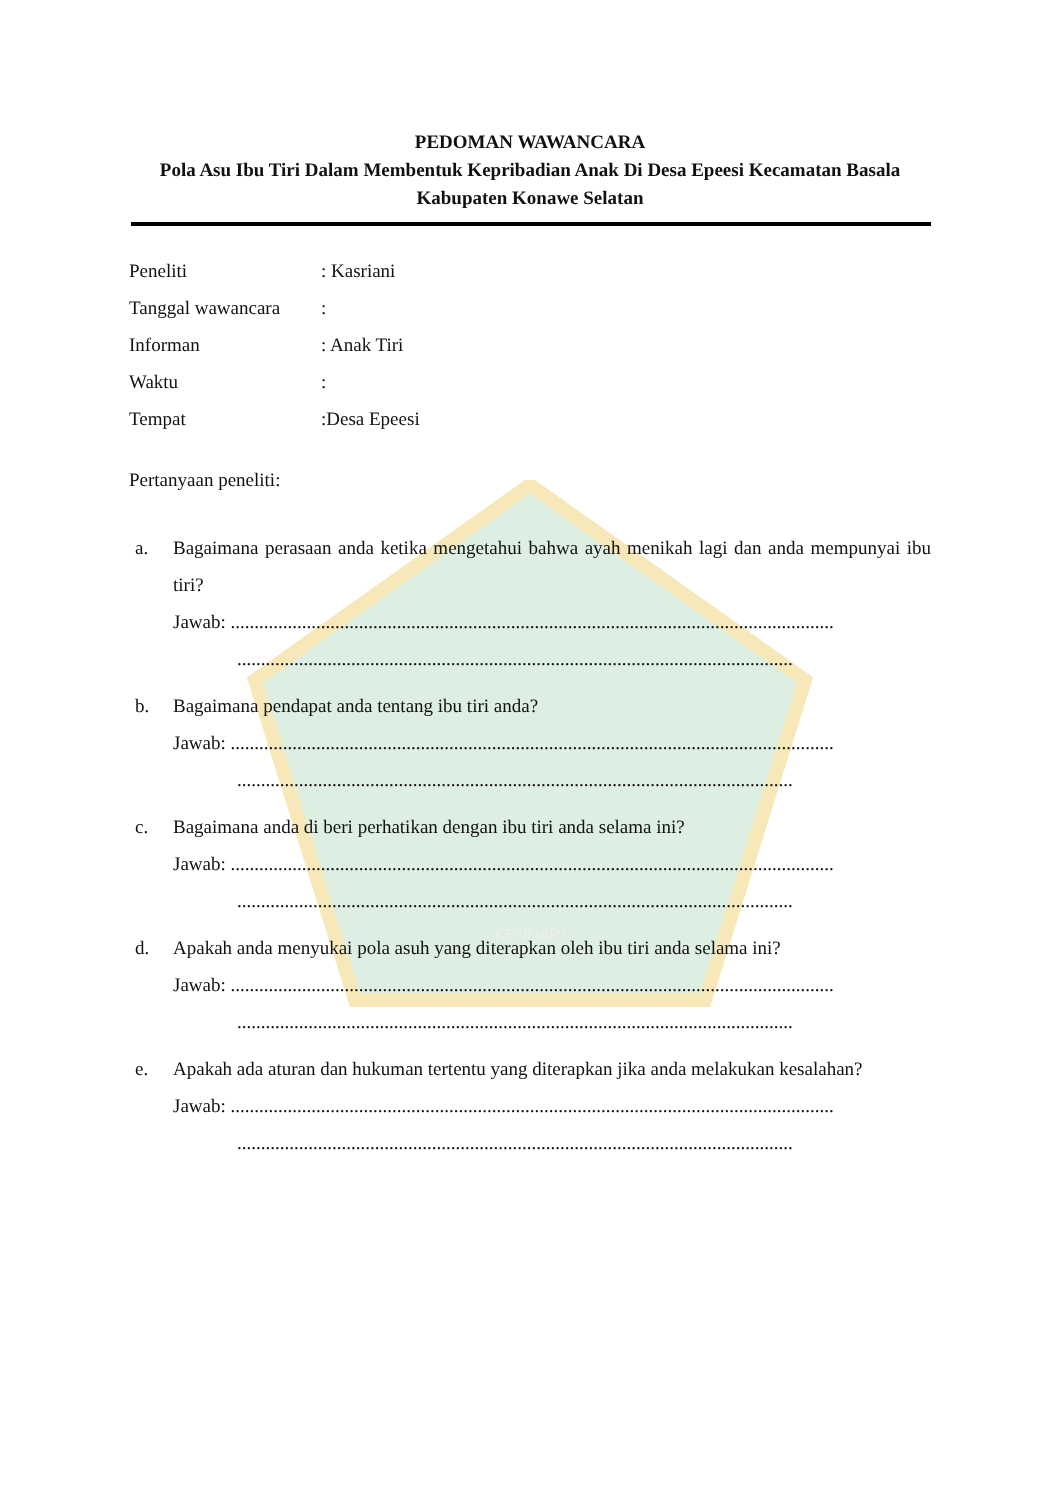KENDARI
PEDOMAN WAWANCARA
Pola Asu Ibu Tiri Dalam Membentuk Kepribadian Anak Di Desa Epeesi Kecamatan Basala Kabupaten Konawe Selatan
Peneliti: Kasriani
Tanggal wawancara:
Informan: Anak Tiri
Waktu:
Tempat:Desa Epeesi
Pertanyaan peneliti:
a. Bagaimana perasaan anda ketika mengetahui bahwa ayah menikah lagi dan anda mempunyai ibu tiri?
Jawab: ...............................................................................................................................
.....................................................................................................................
b. Bagaimana pendapat anda tentang ibu tiri anda?
Jawab: ...............................................................................................................................
.....................................................................................................................
c. Bagaimana anda di beri perhatikan dengan ibu tiri anda selama ini?
Jawab: ...............................................................................................................................
.....................................................................................................................
d. Apakah anda menyukai pola asuh yang diterapkan oleh ibu tiri anda selama ini?
Jawab: ...............................................................................................................................
.....................................................................................................................
e. Apakah ada aturan dan hukuman tertentu yang diterapkan jika anda melakukan kesalahan?
Jawab: ...............................................................................................................................
.....................................................................................................................